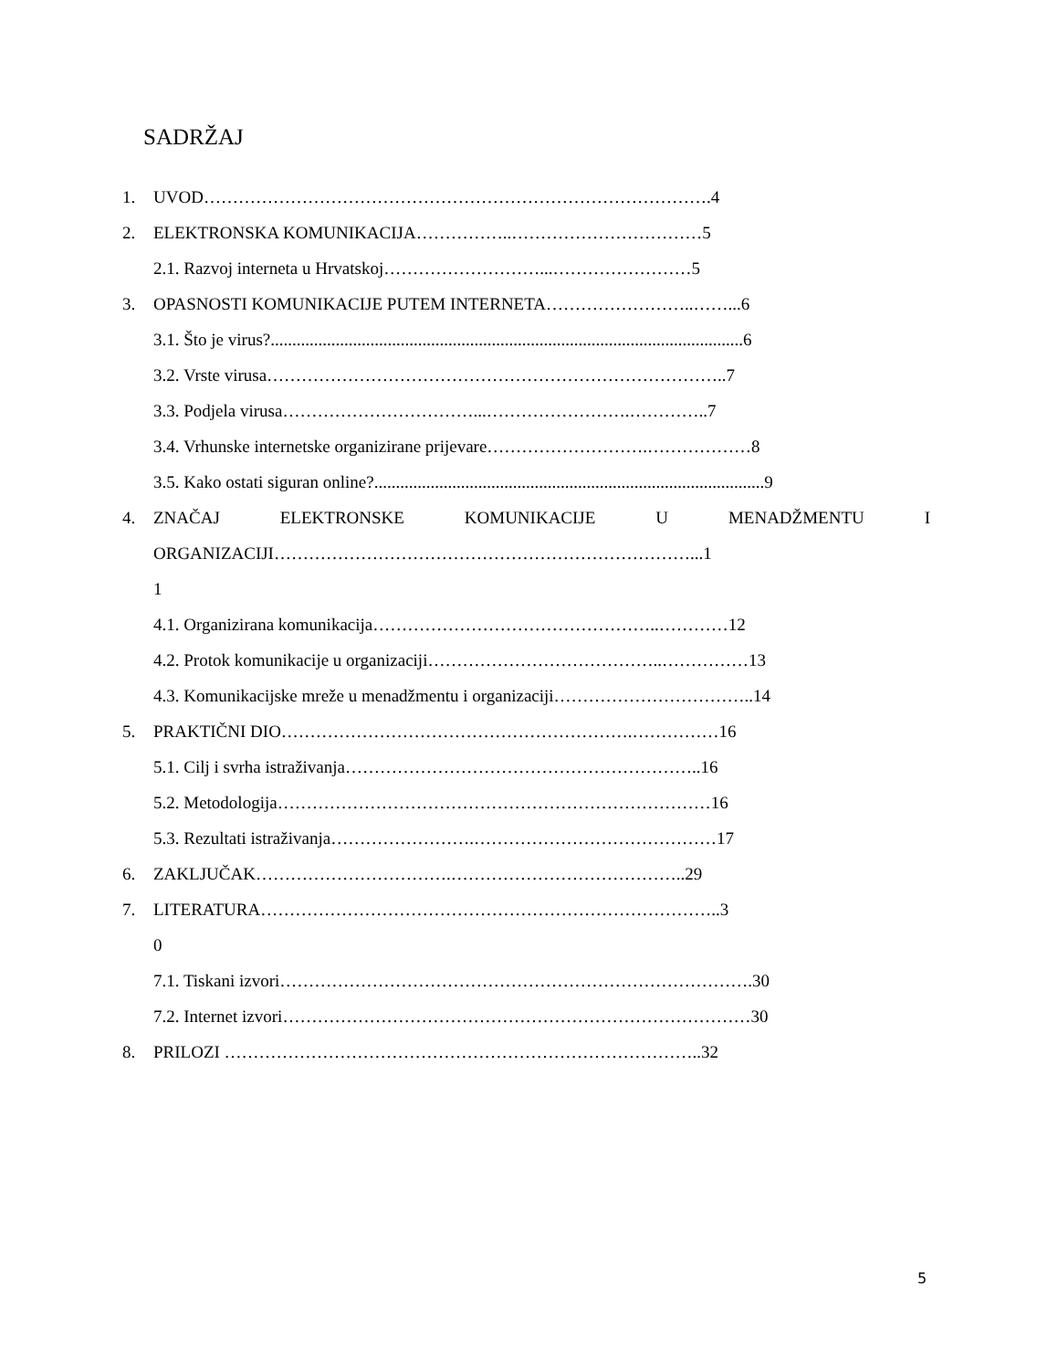SADRŽAJ
1. UVOD…………………………………………………………………………….4
2. ELEKTRONSKA KOMUNIKACIJA……………..……………………………5
2.1. Razvoj interneta u Hrvatskoj………………………...……………………5
3. OPASNOSTI KOMUNIKACIJE PUTEM INTERNETA……………………..……...6
3.1. Što je virus?.............................................................................................................6
3.2. Vrste virusa……………………………………………………………………..7
3.3. Podjela virusa……………………………...…………………….…………..7
3.4. Vrhunske internetske organizirane prijevare……………………….………………8
3.5. Kako ostati siguran online?..........................................................................................9
4. ZNAČAJ ELEKTRONSKE KOMUNIKACIJE U MENADŽMENTU I
ORGANIZACIJI………………………………………………………………...1
1
4.1. Organizirana komunikacija…………………………………………..…………12
4.2. Protok komunikacije u organizaciji…………………………………..……………13
4.3. Komunikacijske mreže u menadžmentu i organizaciji……………………………..14
5. PRAKTIČNI DIO…………………………………………………….……………16
5.1. Cilj i svrha istraživanja……………………………………………………..16
5.2. Metodologija…………………………………………………………………16
5.3. Rezultati istraživanja…………………….……………………………………17
6. ZAKLJUČAK…………………………….…………………………………..29
7. LITERATURA……………………………………………………………………..3
0
7.1. Tiskani izvori……………………………………………………………………….30
7.2. Internet izvori………………………………………………………………………30
8. PRILOZI ………………………………………………………………………..32
5